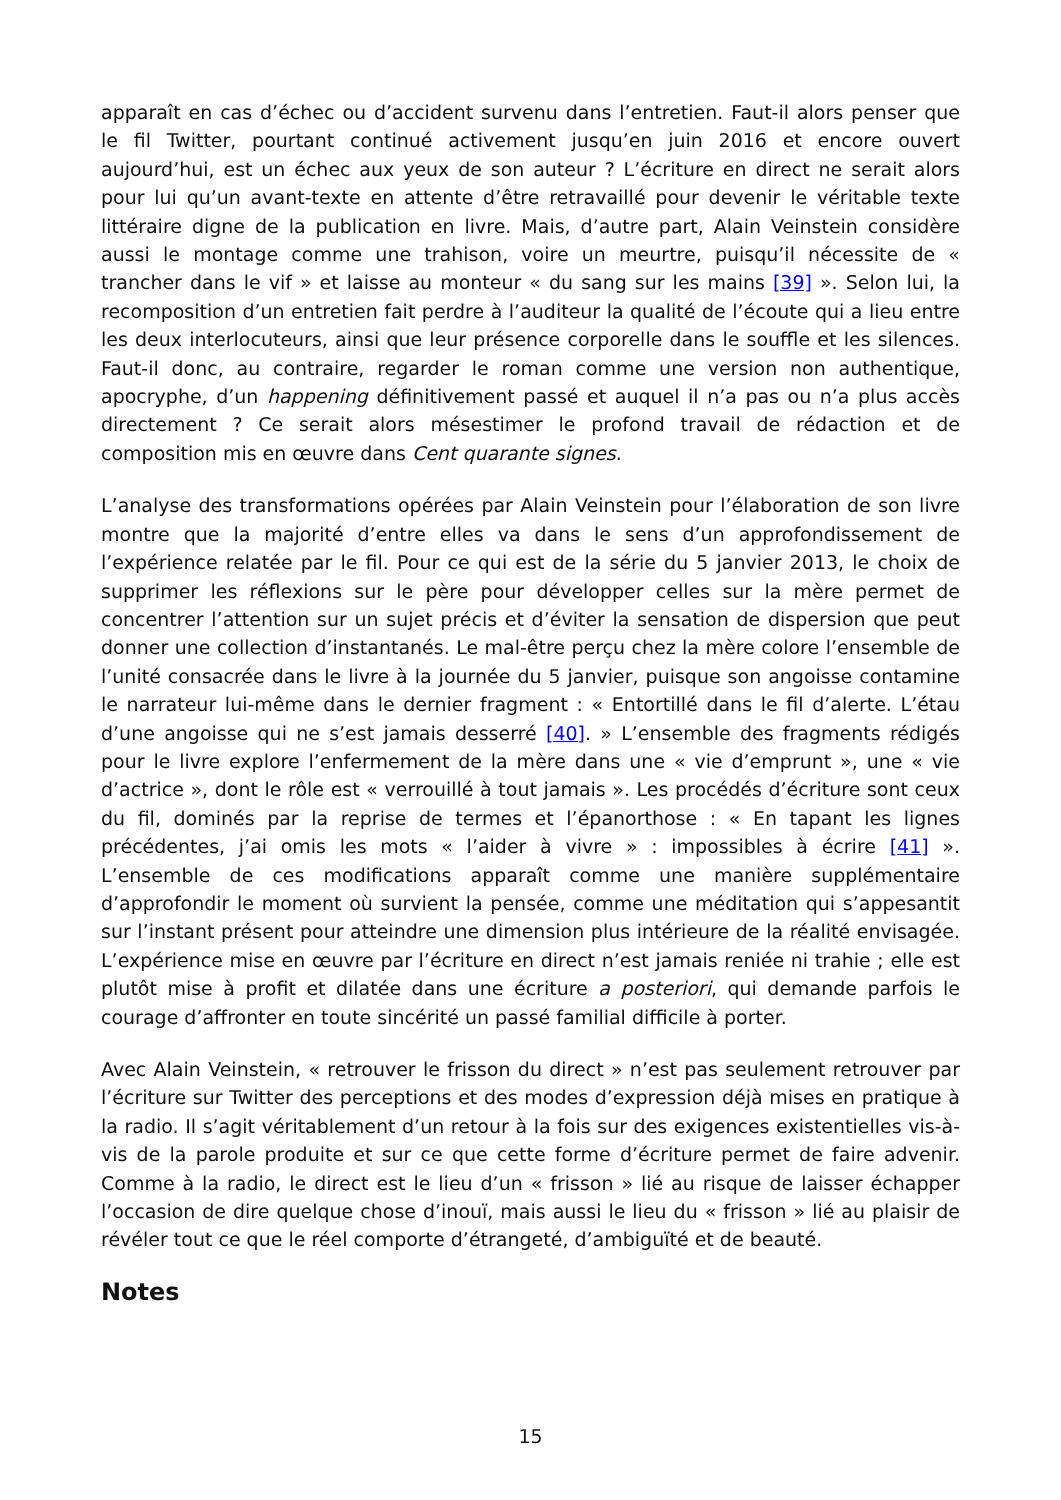apparaît en cas d’échec ou d’accident survenu dans l’entretien. Faut-il alors penser que le fil Twitter, pourtant continué activement jusqu’en juin 2016 et encore ouvert aujourd’hui, est un échec aux yeux de son auteur ? L’écriture en direct ne serait alors pour lui qu’un avant-texte en attente d’être retravaillé pour devenir le véritable texte littéraire digne de la publication en livre. Mais, d’autre part, Alain Veinstein considère aussi le montage comme une trahison, voire un meurtre, puisqu’il nécessite de « trancher dans le vif » et laisse au monteur « du sang sur les mains [39] ». Selon lui, la recomposition d’un entretien fait perdre à l’auditeur la qualité de l’écoute qui a lieu entre les deux interlocuteurs, ainsi que leur présence corporelle dans le souffle et les silences. Faut-il donc, au contraire, regarder le roman comme une version non authentique, apocryphe, d’un happening définitivement passé et auquel il n’a pas ou n’a plus accès directement ? Ce serait alors mésestimer le profond travail de rédaction et de composition mis en œuvre dans Cent quarante signes.
L’analyse des transformations opérées par Alain Veinstein pour l’élaboration de son livre montre que la majorité d’entre elles va dans le sens d’un approfondissement de l’expérience relatée par le fil. Pour ce qui est de la série du 5 janvier 2013, le choix de supprimer les réflexions sur le père pour développer celles sur la mère permet de concentrer l’attention sur un sujet précis et d’éviter la sensation de dispersion que peut donner une collection d’instantanés. Le mal-être perçu chez la mère colore l’ensemble de l’unité consacrée dans le livre à la journée du 5 janvier, puisque son angoisse contamine le narrateur lui-même dans le dernier fragment : « Entortillé dans le fil d’alerte. L’étau d’une angoisse qui ne s’est jamais desserré [40]. » L’ensemble des fragments rédigés pour le livre explore l’enfermement de la mère dans une « vie d’emprunt », une « vie d’actrice », dont le rôle est « verrouillé à tout jamais ». Les procédés d’écriture sont ceux du fil, dominés par la reprise de termes et l’épanorthose : « En tapant les lignes précédentes, j’ai omis les mots « l’aider à vivre » : impossibles à écrire [41] ». L’ensemble de ces modifications apparaît comme une manière supplémentaire d’approfondir le moment où survient la pensée, comme une méditation qui s’appesantit sur l’instant présent pour atteindre une dimension plus intérieure de la réalité envisagée. L’expérience mise en œuvre par l’écriture en direct n’est jamais reniée ni trahie ; elle est plutôt mise à profit et dilatée dans une écriture a posteriori, qui demande parfois le courage d’affronter en toute sincérité un passé familial difficile à porter.
Avec Alain Veinstein, « retrouver le frisson du direct » n’est pas seulement retrouver par l’écriture sur Twitter des perceptions et des modes d’expression déjà mises en pratique à la radio. Il s’agit véritablement d’un retour à la fois sur des exigences existentielles vis-à-vis de la parole produite et sur ce que cette forme d’écriture permet de faire advenir. Comme à la radio, le direct est le lieu d’un « frisson » lié au risque de laisser échapper l’occasion de dire quelque chose d’inouï, mais aussi le lieu du « frisson » lié au plaisir de révéler tout ce que le réel comporte d’étrangeté, d’ambiguïté et de beauté.
Notes
15